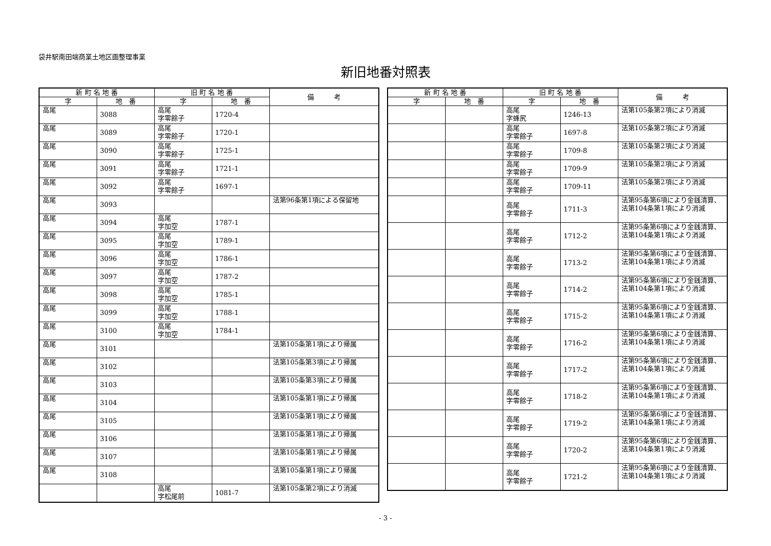袋井駅南田端商業土地区画整理事業
新旧地番対照表
| 新 町 名 地 番 | | 旧 町 名 地 番 | | 備 考 |
| --- | --- | --- | --- | --- |
| 字 | 地 番 | 字 | 地 番 | |
| 高尾 | 3088 | 高尾 字零餘子 | 1720-4 | |
| 高尾 | 3089 | 高尾 字零餘子 | 1720-1 | |
| 高尾 | 3090 | 高尾 字零餘子 | 1725-1 | |
| 高尾 | 3091 | 高尾 字零餘子 | 1721-1 | |
| 高尾 | 3092 | 高尾 字零餘子 | 1697-1 | |
| 高尾 | 3093 | | | 法第96条第1項による保留地 |
| 高尾 | 3094 | 高尾 字加空 | 1787-1 | |
| 高尾 | 3095 | 高尾 字加空 | 1789-1 | |
| 高尾 | 3096 | 高尾 字加空 | 1786-1 | |
| 高尾 | 3097 | 高尾 字加空 | 1787-2 | |
| 高尾 | 3098 | 高尾 字加空 | 1785-1 | |
| 高尾 | 3099 | 高尾 字加空 | 1788-1 | |
| 高尾 | 3100 | 高尾 字加空 | 1784-1 | |
| 高尾 | 3101 | | | 法第105条第1項により帰属 |
| 高尾 | 3102 | | | 法第105条第3項により帰属 |
| 高尾 | 3103 | | | 法第105条第3項により帰属 |
| 高尾 | 3104 | | | 法第105条第1項により帰属 |
| 高尾 | 3105 | | | 法第105条第1項により帰属 |
| 高尾 | 3106 | | | 法第105条第1項により帰属 |
| 高尾 | 3107 | | | 法第105条第1項により帰属 |
| 高尾 | 3108 | | | 法第105条第1項により帰属 |
| | | 高尾 字松尾前 | 1081-7 | 法第105条第2項により消滅 |
| 新 町 名 地 番 | | 旧 町 名 地 番 | | 備 考 |
| --- | --- | --- | --- | --- |
| 字 | 地 番 | 字 | 地 番 | |
| | | 高尾 字蜂尻 | 1246-13 | 法第105条第2項により消滅 |
| | | 高尾 字零餘子 | 1697-8 | 法第105条第2項により消滅 |
| | | 高尾 字零餘子 | 1709-8 | 法第105条第2項により消滅 |
| | | 高尾 字零餘子 | 1709-9 | 法第105条第2項により消滅 |
| | | 高尾 字零餘子 | 1709-11 | 法第105条第2項により消滅 |
| | | 高尾 字零餘子 | 1711-3 | 法第95条第6項により金銭清算、法第104条第1項により消滅 |
| | | 高尾 字零餘子 | 1712-2 | 法第95条第6項により金銭清算、法第104条第1項により消滅 |
| | | 高尾 字零餘子 | 1713-2 | 法第95条第6項により金銭清算、法第104条第1項により消滅 |
| | | 高尾 字零餘子 | 1714-2 | 法第95条第6項により金銭清算、法第104条第1項により消滅 |
| | | 高尾 字零餘子 | 1715-2 | 法第95条第6項により金銭清算、法第104条第1項により消滅 |
| | | 高尾 字零餘子 | 1716-2 | 法第95条第6項により金銭清算、法第104条第1項により消滅 |
| | | 高尾 字零餘子 | 1717-2 | 法第95条第6項により金銭清算、法第104条第1項により消滅 |
| | | 高尾 字零餘子 | 1718-2 | 法第95条第6項により金銭清算、法第104条第1項により消滅 |
| | | 高尾 字零餘子 | 1719-2 | 法第95条第6項により金銭清算、法第104条第1項により消滅 |
| | | 高尾 字零餘子 | 1720-2 | 法第95条第6項により金銭清算、法第104条第1項により消滅 |
| | | 高尾 字零餘子 | 1721-2 | 法第95条第6項により金銭清算、法第104条第1項により消滅 |
- 3 -